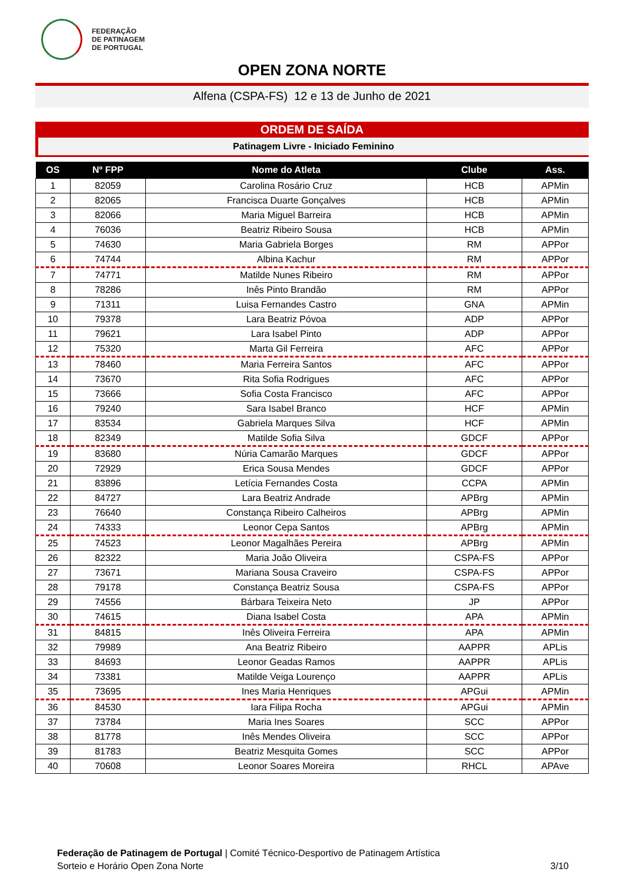FEDERAÇÃO
DE PATINAGEM
DE PORTUGAL
OPEN ZONA NORTE
Alfena (CSPA-FS) 12 e 13 de Junho de 2021
ORDEM DE SAÍDA
Patinagem Livre - Iniciado Feminino
| OS | Nº FPP | Nome do Atleta | Clube | Ass. |
| --- | --- | --- | --- | --- |
| 1 | 82059 | Carolina Rosário Cruz | HCB | APMin |
| 2 | 82065 | Francisca Duarte Gonçalves | HCB | APMin |
| 3 | 82066 | Maria Miguel Barreira | HCB | APMin |
| 4 | 76036 | Beatriz Ribeiro Sousa | HCB | APMin |
| 5 | 74630 | Maria Gabriela Borges | RM | APPor |
| 6 | 74744 | Albina Kachur | RM | APPor |
| 7 | 74771 | Matilde Nunes Ribeiro | RM | APPor |
| 8 | 78286 | Inês Pinto Brandão | RM | APPor |
| 9 | 71311 | Luisa Fernandes Castro | GNA | APMin |
| 10 | 79378 | Lara Beatriz Póvoa | ADP | APPor |
| 11 | 79621 | Lara Isabel Pinto | ADP | APPor |
| 12 | 75320 | Marta Gil Ferreira | AFC | APPor |
| 13 | 78460 | Maria Ferreira Santos | AFC | APPor |
| 14 | 73670 | Rita Sofia Rodrigues | AFC | APPor |
| 15 | 73666 | Sofia Costa Francisco | AFC | APPor |
| 16 | 79240 | Sara Isabel Branco | HCF | APMin |
| 17 | 83534 | Gabriela Marques Silva | HCF | APMin |
| 18 | 82349 | Matilde Sofia Silva | GDCF | APPor |
| 19 | 83680 | Núria Camarão Marques | GDCF | APPor |
| 20 | 72929 | Erica Sousa Mendes | GDCF | APPor |
| 21 | 83896 | Letícia Fernandes Costa | CCPA | APMin |
| 22 | 84727 | Lara Beatriz Andrade | APBrg | APMin |
| 23 | 76640 | Constança Ribeiro Calheiros | APBrg | APMin |
| 24 | 74333 | Leonor Cepa Santos | APBrg | APMin |
| 25 | 74523 | Leonor Magalhães Pereira | APBrg | APMin |
| 26 | 82322 | Maria João Oliveira | CSPA-FS | APPor |
| 27 | 73671 | Mariana Sousa Craveiro | CSPA-FS | APPor |
| 28 | 79178 | Constança Beatriz Sousa | CSPA-FS | APPor |
| 29 | 74556 | Bárbara Teixeira Neto | JP | APPor |
| 30 | 74615 | Diana Isabel Costa | APA | APMin |
| 31 | 84815 | Inês Oliveira Ferreira | APA | APMin |
| 32 | 79989 | Ana Beatriz Ribeiro | AAPPR | APLis |
| 33 | 84693 | Leonor Geadas Ramos | AAPPR | APLis |
| 34 | 73381 | Matilde Veiga Lourenço | AAPPR | APLis |
| 35 | 73695 | Ines Maria Henriques | APGui | APMin |
| 36 | 84530 | Iara Filipa Rocha | APGui | APMin |
| 37 | 73784 | Maria Ines Soares | SCC | APPor |
| 38 | 81778 | Inês Mendes Oliveira | SCC | APPor |
| 39 | 81783 | Beatriz Mesquita Gomes | SCC | APPor |
| 40 | 70608 | Leonor Soares Moreira | RHCL | APAve |
Federação de Patinagem de Portugal | Comité Técnico-Desportivo de Patinagem Artística
Sorteio e Horário Open Zona Norte
3/10